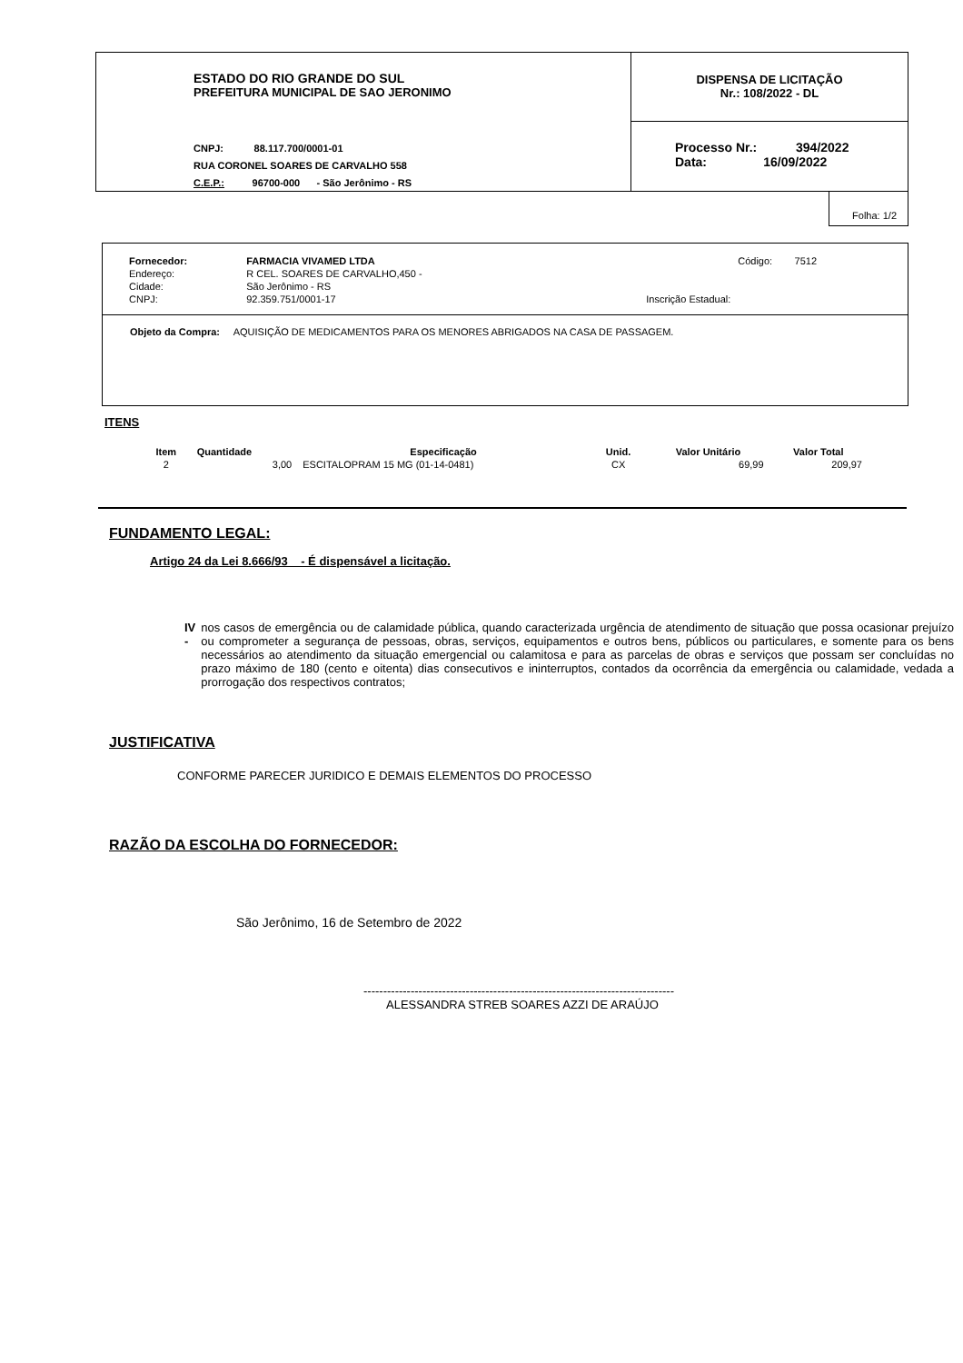ESTADO DO RIO GRANDE DO SUL
PREFEITURA MUNICIPAL DE SAO JERONIMO
CNPJ: 88.117.700/0001-01
RUA CORONEL SOARES DE CARVALHO 558
C.E.P.: 96700-000 - São Jerônimo - RS
DISPENSA DE LICITAÇÃO
Nr.: 108/2022 - DL
Processo Nr.: 394/2022
Data: 16/09/2022
Folha: 1/2
| Fornecedor: | FARMACIA VIVAMED LTDA | | Código: 7512 |
| Endereço: | R CEL. SOARES DE CARVALHO,450 - | | |
| Cidade: | São Jerônimo - RS | | |
| CNPJ: | 92.359.751/0001-17 | Inscrição Estadual: | |
Objeto da Compra: AQUISIÇÃO DE MEDICAMENTOS PARA OS MENORES ABRIGADOS NA CASA DE PASSAGEM.
ITENS
| Item | Quantidade | Especificação | Unid. | Valor Unitário | Valor Total |
| --- | --- | --- | --- | --- | --- |
| 2 | 3,00 | ESCITALOPRAM 15 MG (01-14-0481) | CX | 69,99 | 209,97 |
FUNDAMENTO LEGAL:
Artigo 24 da Lei 8.666/93 - É dispensável a licitação.
IV - nos casos de emergência ou de calamidade pública, quando caracterizada urgência de atendimento de situação que possa ocasionar prejuízo ou comprometer a segurança de pessoas, obras, serviços, equipamentos e outros bens, públicos ou particulares, e somente para os bens necessários ao atendimento da situação emergencial ou calamitosa e para as parcelas de obras e serviços que possam ser concluídas no prazo máximo de 180 (cento e oitenta) dias consecutivos e ininterruptos, contados da ocorrência da emergência ou calamidade, vedada a prorrogação dos respectivos contratos;
JUSTIFICATIVA
CONFORME PARECER JURIDICO E DEMAIS ELEMENTOS DO PROCESSO
RAZÃO DA ESCOLHA DO FORNECEDOR:
São Jerônimo, 16 de Setembro de 2022
-------------------------------------------------------------------------------
ALESSANDRA STREB SOARES AZZI DE ARAÚJO